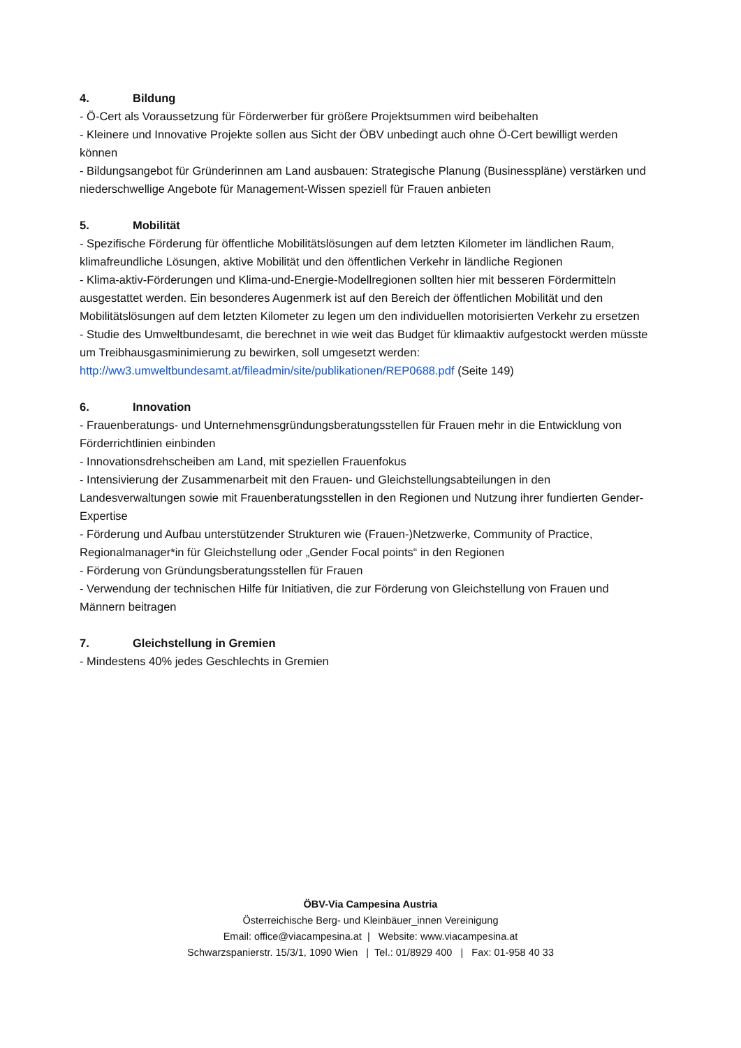4. Bildung
- Ö-Cert als Voraussetzung für Förderwerber für größere Projektsummen wird beibehalten
- Kleinere und Innovative Projekte sollen aus Sicht der ÖBV unbedingt auch ohne Ö-Cert bewilligt werden können
- Bildungsangebot für Gründerinnen am Land ausbauen: Strategische Planung (Businesspläne) verstärken und niederschwellige Angebote für Management-Wissen speziell für Frauen anbieten
5. Mobilität
- Spezifische Förderung für öffentliche Mobilitätslösungen auf dem letzten Kilometer im ländlichen Raum, klimafreundliche Lösungen, aktive Mobilität und den öffentlichen Verkehr in ländliche Regionen
- Klima-aktiv-Förderungen und Klima-und-Energie-Modellregionen sollten hier mit besseren Fördermitteln ausgestattet werden. Ein besonderes Augenmerk ist auf den Bereich der öffentlichen Mobilität und den Mobilitätslösungen auf dem letzten Kilometer zu legen um den individuellen motorisierten Verkehr zu ersetzen
- Studie des Umweltbundesamt, die berechnet in wie weit das Budget für klimaaktiv aufgestockt werden müsste um Treibhausgasminimierung zu bewirken, soll umgesetzt werden: http://ww3.umweltbundesamt.at/fileadmin/site/publikationen/REP0688.pdf (Seite 149)
6. Innovation
- Frauenberatungs- und Unternehmensgründungsberatungsstellen für Frauen mehr in die Entwicklung von Förderrichtlinien einbinden
- Innovationsdrehscheiben am Land, mit speziellen Frauenfokus
- Intensivierung der Zusammenarbeit mit den Frauen- und Gleichstellungsabteilungen in den Landesverwaltungen sowie mit Frauenberatungsstellen in den Regionen und Nutzung ihrer fundierten Gender-Expertise
- Förderung und Aufbau unterstützender Strukturen wie (Frauen-)Netzwerke, Community of Practice, Regionalmanager*in für Gleichstellung oder „Gender Focal points“ in den Regionen
- Förderung von Gründungsberatungsstellen für Frauen
- Verwendung der technischen Hilfe für Initiativen, die zur Förderung von Gleichstellung von Frauen und Männern beitragen
7. Gleichstellung in Gremien
- Mindestens 40% jedes Geschlechts in Gremien
ÖBV-Via Campesina Austria
Österreichische Berg- und Kleinbäuer_innen Vereinigung
Email: office@viacampesina.at | Website: www.viacampesina.at
Schwarzspanierstr. 15/3/1, 1090 Wien | Tel.: 01/8929 400 | Fax: 01-958 40 33